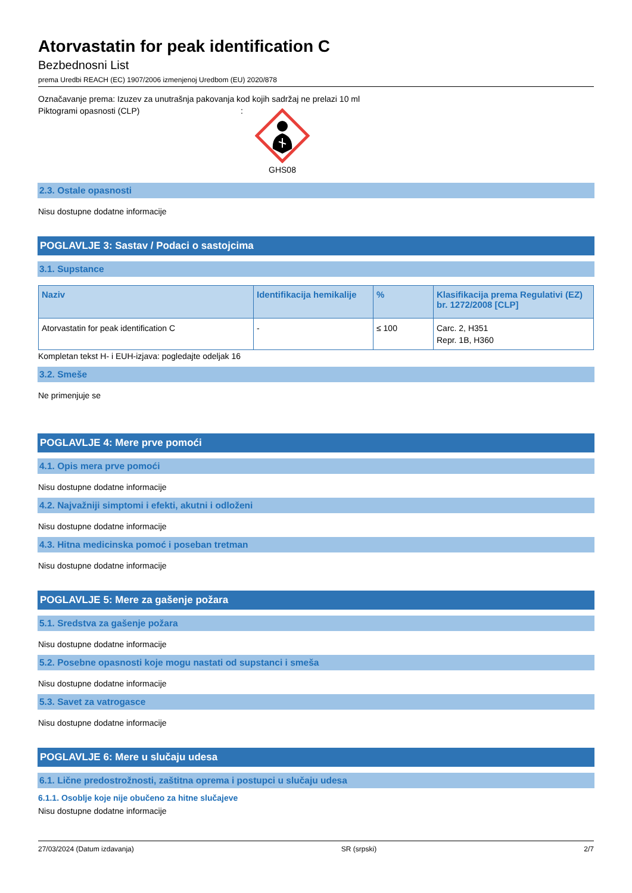Atorvastatin for peak identification C
Bezbednosni List
prema Uredbi REACH (EC) 1907/2006 izmenjenoj Uredbom (EU) 2020/878
Označavanje prema: Izuzev za unutrašnja pakovanja kod kojih sadržaj ne prelazi 10 ml
Piktogrami opasnosti (CLP):
GHS08
2.3. Ostale opasnosti
Nisu dostupne dodatne informacije
POGLAVLJE 3: Sastav / Podaci o sastojcima
3.1. Supstance
| Naziv | Identifikacija hemikalije | % | Klasifikacija prema Regulativi (EZ) br. 1272/2008 [CLP] |
| --- | --- | --- | --- |
| Atorvastatin for peak identification C | - | ≤ 100 | Carc. 2, H351 Repr. 1B, H360 |
Kompletan tekst H- i EUH-izjava: pogledajte odeljak 16
3.2. Smeše
Ne primenjuje se
POGLAVLJE 4: Mere prve pomoći
4.1. Opis mera prve pomoći
Nisu dostupne dodatne informacije
4.2. Najvažniji simptomi i efekti, akutni i odloženi
Nisu dostupne dodatne informacije
4.3. Hitna medicinska pomoć i poseban tretman
Nisu dostupne dodatne informacije
POGLAVLJE 5: Mere za gašenje požara
5.1. Sredstva za gašenje požara
Nisu dostupne dodatne informacije
5.2. Posebne opasnosti koje mogu nastati od supstanci i smeša
Nisu dostupne dodatne informacije
5.3. Savet za vatrogasce
Nisu dostupne dodatne informacije
POGLAVLJE 6: Mere u slučaju udesa
6.1. Lične predostrožnosti, zaštitna oprema i postupci u slučaju udesa
6.1.1. Osoblje koje nije obučeno za hitne slučajeve
Nisu dostupne dodatne informacije
27/03/2024 (Datum izdavanja) SR (srpski) 2/7